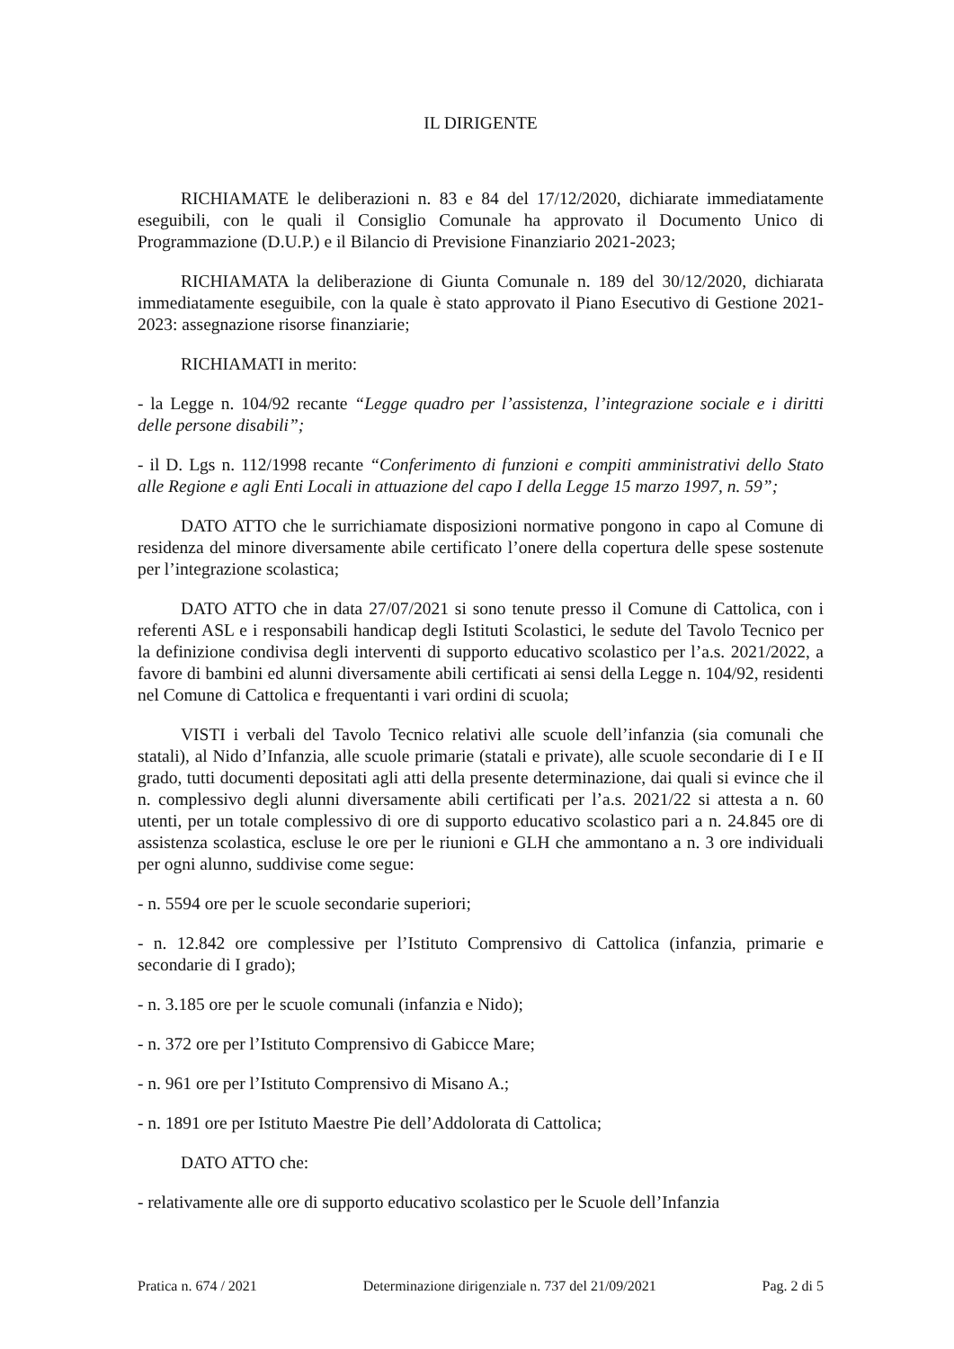IL DIRIGENTE
RICHIAMATE le deliberazioni n. 83 e 84 del 17/12/2020, dichiarate immediatamente eseguibili, con le quali il Consiglio Comunale ha approvato il Documento Unico di Programmazione (D.U.P.) e il Bilancio di Previsione Finanziario 2021-2023;
RICHIAMATA la deliberazione di Giunta Comunale n. 189 del 30/12/2020, dichiarata immediatamente eseguibile, con la quale è stato approvato il Piano Esecutivo di Gestione 2021-2023: assegnazione risorse finanziarie;
RICHIAMATI in merito:
- la Legge n. 104/92 recante “Legge quadro per l’assistenza, l’integrazione sociale e i diritti delle persone disabili”;
- il D. Lgs n. 112/1998 recante “Conferimento di funzioni e compiti amministrativi dello Stato alle Regione e agli Enti Locali in attuazione del capo I della Legge 15 marzo 1997, n. 59”;
DATO ATTO che le surrichiamate disposizioni normative pongono in capo al Comune di residenza del minore diversamente abile certificato l’onere della copertura delle spese sostenute per l’integrazione scolastica;
DATO ATTO che in data 27/07/2021 si sono tenute presso il Comune di Cattolica, con i referenti ASL e i responsabili handicap degli Istituti Scolastici, le sedute del Tavolo Tecnico per la definizione condivisa degli interventi di supporto educativo scolastico per l’a.s. 2021/2022, a favore di bambini ed alunni diversamente abili certificati ai sensi della Legge n. 104/92, residenti nel Comune di Cattolica e frequentanti i vari ordini di scuola;
VISTI i verbali del Tavolo Tecnico relativi alle scuole dell’infanzia (sia comunali che statali), al Nido d’Infanzia, alle scuole primarie (statali e private), alle scuole secondarie di I e II grado, tutti documenti depositati agli atti della presente determinazione, dai quali si evince che il n. complessivo degli alunni diversamente abili certificati per l’a.s. 2021/22 si attesta a n. 60 utenti, per un totale complessivo di ore di supporto educativo scolastico pari a n. 24.845 ore di assistenza scolastica, escluse le ore per le riunioni e GLH che ammontano a n. 3 ore individuali per ogni alunno, suddivise come segue:
- n. 5594 ore per le scuole secondarie superiori;
- n. 12.842 ore complessive per l’Istituto Comprensivo di Cattolica (infanzia, primarie e secondarie di I grado);
- n. 3.185 ore per le scuole comunali (infanzia e Nido);
- n. 372 ore per l’Istituto Comprensivo di Gabicce Mare;
- n. 961 ore per l’Istituto Comprensivo di Misano A.;
- n. 1891 ore per Istituto Maestre Pie dell’Addolorata di Cattolica;
DATO ATTO che:
- relativamente alle ore di supporto educativo scolastico per le Scuole dell’Infanzia
Pratica n. 674 / 2021 Determinazione dirigenziale n. 737 del 21/09/2021 Pag. 2 di 5